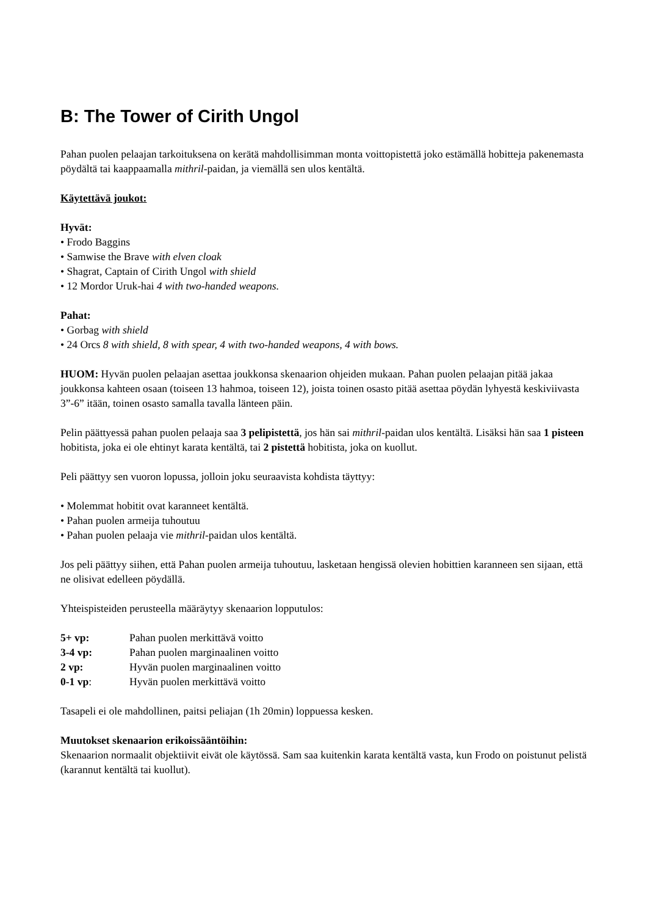B: The Tower of Cirith Ungol
Pahan puolen pelaajan tarkoituksena on kerätä mahdollisimman monta voittopistettä joko estämällä hobitteja pakenemasta pöydältä tai kaappaamalla mithril-paidan, ja viemällä sen ulos kentältä.
Käytettävä joukot:
Hyvät:
• Frodo Baggins
• Samwise the Brave with elven cloak
• Shagrat, Captain of Cirith Ungol with shield
• 12 Mordor Uruk-hai 4 with two-handed weapons.
Pahat:
• Gorbag with shield
• 24 Orcs 8 with shield, 8 with spear, 4 with two-handed weapons, 4 with bows.
HUOM: Hyvän puolen pelaajan asettaa joukkonsa skenaarion ohjeiden mukaan. Pahan puolen pelaajan pitää jakaa joukkonsa kahteen osaan (toiseen 13 hahmoa, toiseen 12), joista toinen osasto pitää asettaa pöydän lyhyestä keskiviivasta 3”-6” itään, toinen osasto samalla tavalla länteen päin.
Pelin päättyessä pahan puolen pelaaja saa 3 pelipistettä, jos hän sai mithril-paidan ulos kentältä. Lisäksi hän saa 1 pisteen hobitista, joka ei ole ehtinyt karata kentältä, tai 2 pistettä hobitista, joka on kuollut.
Peli päättyy sen vuoron lopussa, jolloin joku seuraavista kohdista täyttyy:
• Molemmat hobitit ovat karanneet kentältä.
• Pahan puolen armeija tuhoutuu
• Pahan puolen pelaaja vie mithril-paidan ulos kentältä.
Jos peli päättyy siihen, että Pahan puolen armeija tuhoutuu, lasketaan hengissä olevien hobittien karanneen sen sijaan, että ne olisivat edelleen pöydällä.
Yhteispisteiden perusteella määräytyy skenaarion lopputulos:
| 5+ vp: | Pahan puolen merkittävä voitto |
| 3-4 vp: | Pahan puolen marginaalinen voitto |
| 2 vp: | Hyvän puolen marginaalinen voitto |
| 0-1 vp : | Hyvän puolen merkittävä voitto |
Tasapeli ei ole mahdollinen, paitsi peliajan (1h 20min) loppuessa kesken.
Muutokset skenaarion erikoissääntöihin:
Skenaarion normaalit objektiivit eivät ole käytössä. Sam saa kuitenkin karata kentältä vasta, kun Frodo on poistunut pelistä (karannut kentältä tai kuollut).